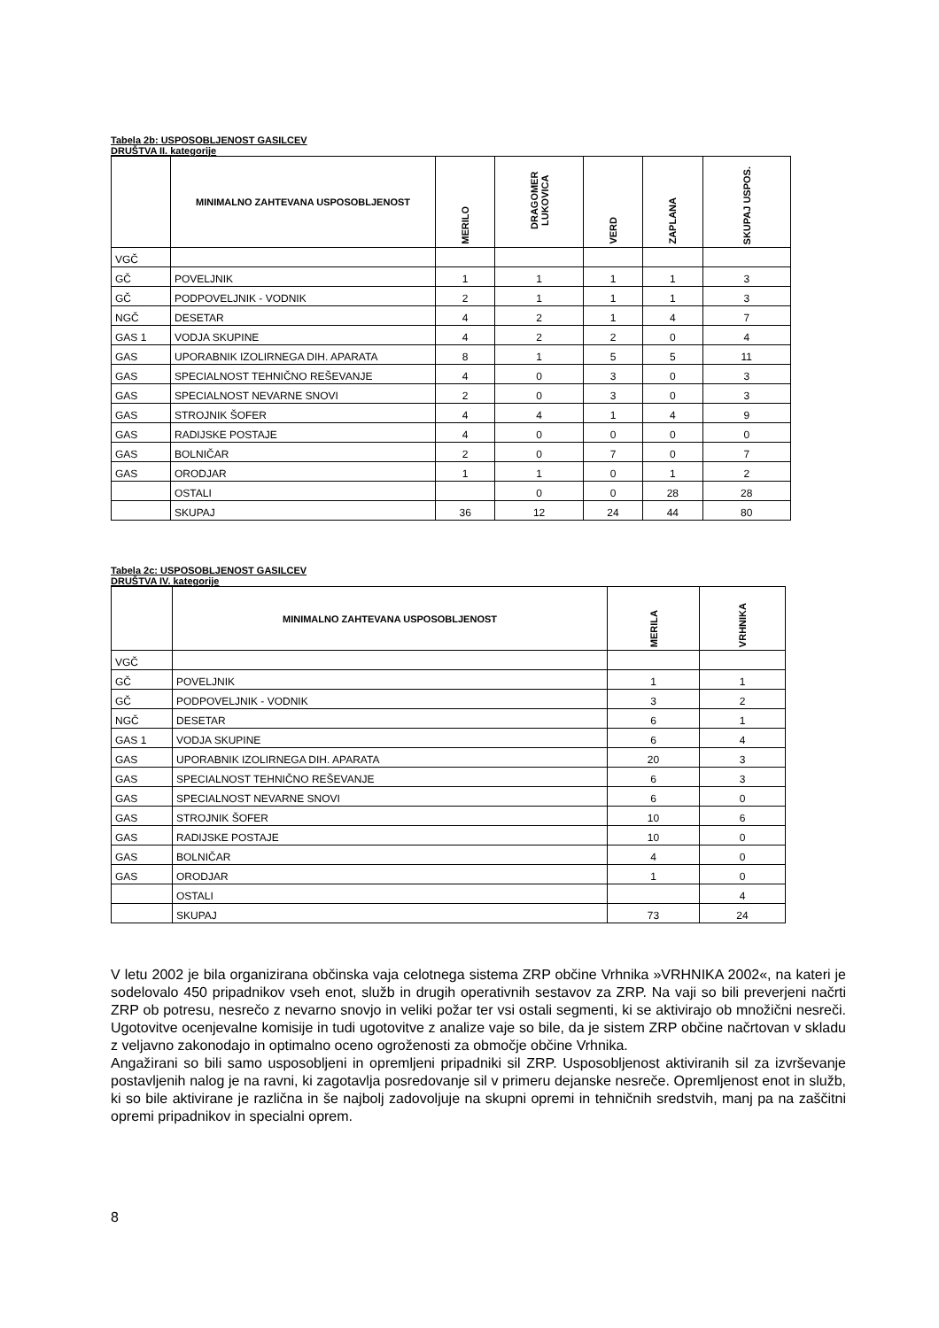Tabela 2b: USPOSOBLJENOST GASILCEV
DRUŠTVA II. kategorije
| | MINIMALNO ZAHTEVANA USPOSOBLJENOST | MERILO | DRAGOMER LUKOVICA | VERD | ZAPLANA | SKUPAJ USPOS. |
| --- | --- | --- | --- | --- | --- | --- |
| VGČ | | | | | | |
| GČ | POVELJNIK | 1 | 1 | 1 | 1 | 3 |
| GČ | PODPOVELJNIK - VODNIK | 2 | 1 | 1 | 1 | 3 |
| NGČ | DESETAR | 4 | 2 | 1 | 4 | 7 |
| GAS 1 | VODJA SKUPINE | 4 | 2 | 2 | 0 | 4 |
| GAS | UPORABNIK IZOLIRNEGA DIH. APARATA | 8 | 1 | 5 | 5 | 11 |
| GAS | SPECIALNOST TEHNIČNO REŠEVANJE | 4 | 0 | 3 | 0 | 3 |
| GAS | SPECIALNOST NEVARNE SNOVI | 2 | 0 | 3 | 0 | 3 |
| GAS | STROJNIK ŠOFER | 4 | 4 | 1 | 4 | 9 |
| GAS | RADIJSKE POSTAJE | 4 | 0 | 0 | 0 | 0 |
| GAS | BOLNIČAR | 2 | 0 | 7 | 0 | 7 |
| GAS | ORODJAR | 1 | 1 | 0 | 1 | 2 |
| | OSTALI | | 0 | 0 | 28 | 28 |
| | SKUPAJ | 36 | 12 | 24 | 44 | 80 |
Tabela 2c: USPOSOBLJENOST GASILCEV
DRUŠTVA IV. kategorije
| | MINIMALNO ZAHTEVANA USPOSOBLJENOST | MERILA | VRHNIKA |
| --- | --- | --- | --- |
| VGČ | | | |
| GČ | POVELJNIK | 1 | 1 |
| GČ | PODPOVELJNIK - VODNIK | 3 | 2 |
| NGČ | DESETAR | 6 | 1 |
| GAS 1 | VODJA SKUPINE | 6 | 4 |
| GAS | UPORABNIK IZOLIRNEGA DIH. APARATA | 20 | 3 |
| GAS | SPECIALNOST TEHNIČNO REŠEVANJE | 6 | 3 |
| GAS | SPECIALNOST NEVARNE SNOVI | 6 | 0 |
| GAS | STROJNIK ŠOFER | 10 | 6 |
| GAS | RADIJSKE POSTAJE | 10 | 0 |
| GAS | BOLNIČAR | 4 | 0 |
| GAS | ORODJAR | 1 | 0 |
| | OSTALI | | 4 |
| | SKUPAJ | 73 | 24 |
V letu 2002 je bila organizirana občinska vaja celotnega sistema ZRP občine Vrhnika »VRHNIKA 2002«, na kateri je sodelovalo 450 pripadnikov vseh enot, služb in drugih operativnih sestavov za ZRP. Na vaji so bili preverjeni načrti ZRP ob potresu, nesrečo z nevarno snovjo in veliki požar ter vsi ostali segmenti, ki se aktivirajo ob množični nesreči. Ugotovitve ocenjevalne komisije in tudi ugotovitve z analize vaje so bile, da je sistem ZRP občine načrtovan v skladu z veljavno zakonodajo in optimalno oceno ogroženosti za območje občine Vrhnika.
Angažirani so bili samo usposobljeni in opremljeni pripadniki sil ZRP. Usposobljenost aktiviranih sil za izvrševanje postavljenih nalog je na ravni, ki zagotavlja posredovanje sil v primeru dejanske nesreče. Opremljenost enot in služb, ki so bile aktivirane je različna in še najbolj zadovoljuje na skupni opremi in tehničnih sredstvih, manj pa na zaščitni opremi pripadnikov in specialni oprem.
8